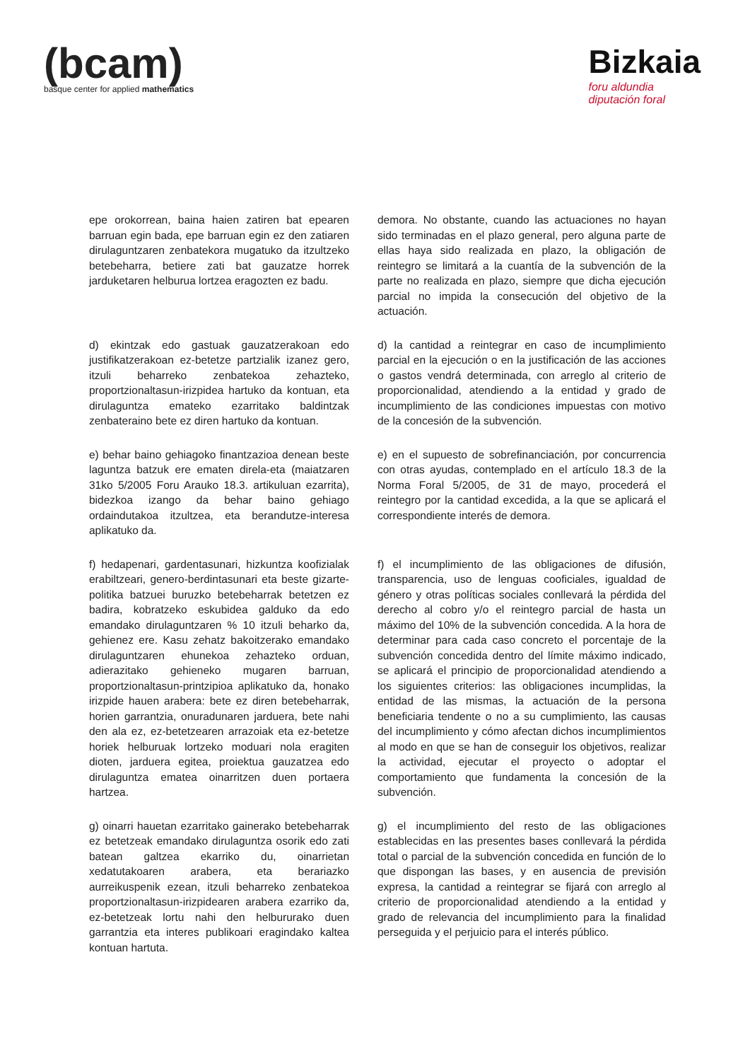(bcam)
basque center for applied mathematics
Bizkaia
foru aldundia
diputación foral
| epe orokorrean, baina haien zatiren bat epearen barruan egin bada, epe barruan egin ez den zatiaren dirulaguntzaren zenbatekora mugatuko da itzultzeko betebeharra, betiere zati bat gauzatze horrek jarduketaren helburua lortzea eragozten ez badu. | demora. No obstante, cuando las actuaciones no hayan sido terminadas en el plazo general, pero alguna parte de ellas haya sido realizada en plazo, la obligación de reintegro se limitará a la cuantía de la subvención de la parte no realizada en plazo, siempre que dicha ejecución parcial no impida la consecución del objetivo de la actuación. |
| d) ekintzak edo gastuak gauzatzerakoan edo justifikatzerakoan ez-betetze partzialik izanez gero, itzuli beharreko zenbatekoa zehazteko, proportzionaltasun-irizpidea hartuko da kontuan, eta dirulaguntza emateko ezarritako baldintzak zenbateraino bete ez diren hartuko da kontuan. | d) la cantidad a reintegrar en caso de incumplimiento parcial en la ejecución o en la justificación de las acciones o gastos vendrá determinada, con arreglo al criterio de proporcionalidad, atendiendo a la entidad y grado de incumplimiento de las condiciones impuestas con motivo de la concesión de la subvención. |
| e) behar baino gehiagoko finantzazioa denean beste laguntza batzuk ere ematen direla-eta (maiatzaren 31ko 5/2005 Foru Arauko 18.3. artikuluan ezarrita), bidezkoa izango da behar baino gehiago ordaindutakoa itzultzea, eta berandutze-interesa aplikatuko da. | e) en el supuesto de sobrefinanciación, por concurrencia con otras ayudas, contemplado en el artículo 18.3 de la Norma Foral 5/2005, de 31 de mayo, procederá el reintegro por la cantidad excedida, a la que se aplicará el correspondiente interés de demora. |
| f) hedapenari, gardentasunari, hizkuntza koofizialak erabiltzeari, genero-berdintasunari eta beste gizarte-politika batzuei buruzko betebeharrak betetzen ez badira, kobratzeko eskubidea galduko da edo emandako dirulaguntzaren % 10 itzuli beharko da, gehienez ere. Kasu zehatz bakoitzerako emandako dirulaguntzaren ehunekoa zehazteko orduan, adierazitako gehieneko mugaren barruan, proportzionaltasun-printzipioa aplikatuko da, honako irizpide hauen arabera: bete ez diren betebeharrak, horien garrantzia, onuradunaren jarduera, bete nahi den ala ez, ez-betetzearen arrazoiak eta ez-betetze horiek helburuak lortzeko moduari nola eragiten dioten, jarduera egitea, proiektua gauzatzea edo dirulaguntza ematea oinarritzen duen portaera hartzea. | f) el incumplimiento de las obligaciones de difusión, transparencia, uso de lenguas cooficiales, igualdad de género y otras políticas sociales conllevará la pérdida del derecho al cobro y/o el reintegro parcial de hasta un máximo del 10% de la subvención concedida. A la hora de determinar para cada caso concreto el porcentaje de la subvención concedida dentro del límite máximo indicado, se aplicará el principio de proporcionalidad atendiendo a los siguientes criterios: las obligaciones incumplidas, la entidad de las mismas, la actuación de la persona beneficiaria tendente o no a su cumplimiento, las causas del incumplimiento y cómo afectan dichos incumplimientos al modo en que se han de conseguir los objetivos, realizar la actividad, ejecutar el proyecto o adoptar el comportamiento que fundamenta la concesión de la subvención. |
| g) oinarri hauetan ezarritako gainerako betebeharrak ez betetzeak emandako dirulaguntza osorik edo zati batean galtzea ekarriko du, oinarrietan xedatutakoaren arabera, eta berariazko aurreikuspenik ezean, itzuli beharreko zenbatekoa proportzionaltasun-irizpidearen arabera ezarriko da, ez-betetzeak lortu nahi den helbururako duen garrantzia eta interes publikoari eragindako kaltea kontuan hartuta. | g) el incumplimiento del resto de las obligaciones establecidas en las presentes bases conllevará la pérdida total o parcial de la subvención concedida en función de lo que dispongan las bases, y en ausencia de previsión expresa, la cantidad a reintegrar se fijará con arreglo al criterio de proporcionalidad atendiendo a la entidad y grado de relevancia del incumplimiento para la finalidad perseguida y el perjuicio para el interés público. |